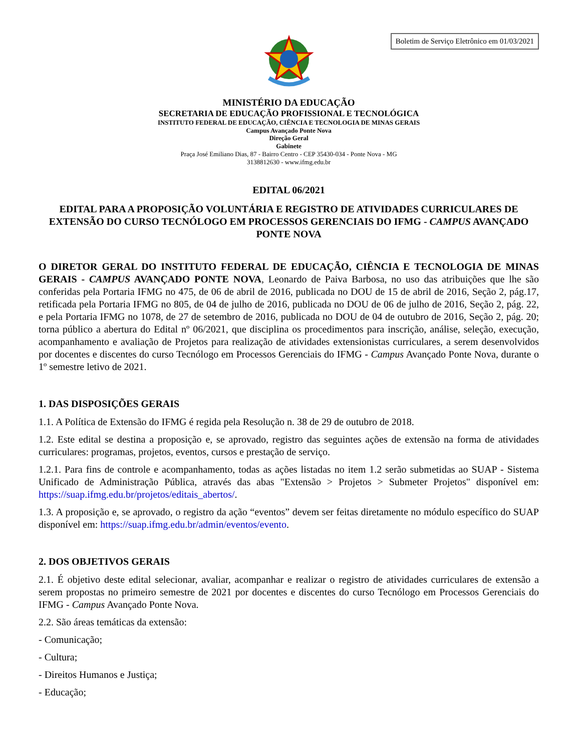Boletim de Serviço Eletrônico em 01/03/2021
MINISTÉRIO DA EDUCAÇÃO
SECRETARIA DE EDUCAÇÃO PROFISSIONAL E TECNOLÓGICA
INSTITUTO FEDERAL DE EDUCAÇÃO, CIÊNCIA E TECNOLOGIA DE MINAS GERAIS
Campus Avançado Ponte Nova
Direção Geral
Gabinete
Praça José Emiliano Dias, 87 - Bairro Centro - CEP 35430-034 - Ponte Nova - MG
3138812630 - www.ifmg.edu.br
EDITAL 06/2021
EDITAL PARA A PROPOSIÇÃO VOLUNTÁRIA E REGISTRO DE ATIVIDADES CURRICULARES DE EXTENSÃO DO CURSO TECNÓLOGO EM PROCESSOS GERENCIAIS DO IFMG - CAMPUS AVANÇADO PONTE NOVA
O DIRETOR GERAL DO INSTITUTO FEDERAL DE EDUCAÇÃO, CIÊNCIA E TECNOLOGIA DE MINAS GERAIS - CAMPUS AVANÇADO PONTE NOVA, Leonardo de Paiva Barbosa, no uso das atribuições que lhe são conferidas pela Portaria IFMG no 475, de 06 de abril de 2016, publicada no DOU de 15 de abril de 2016, Seção 2, pág.17, retificada pela Portaria IFMG no 805, de 04 de julho de 2016, publicada no DOU de 06 de julho de 2016, Seção 2, pág. 22, e pela Portaria IFMG no 1078, de 27 de setembro de 2016, publicada no DOU de 04 de outubro de 2016, Seção 2, pág. 20; torna público a abertura do Edital nº 06/2021, que disciplina os procedimentos para inscrição, análise, seleção, execução, acompanhamento e avaliação de Projetos para realização de atividades extensionistas curriculares, a serem desenvolvidos por docentes e discentes do curso Tecnólogo em Processos Gerenciais do IFMG - Campus Avançado Ponte Nova, durante o 1º semestre letivo de 2021.
1. DAS DISPOSIÇÕES GERAIS
1.1. A Política de Extensão do IFMG é regida pela Resolução n. 38 de 29 de outubro de 2018.
1.2. Este edital se destina a proposição e, se aprovado, registro das seguintes ações de extensão na forma de atividades curriculares: programas, projetos, eventos, cursos e prestação de serviço.
1.2.1. Para fins de controle e acompanhamento, todas as ações listadas no item 1.2 serão submetidas ao SUAP - Sistema Unificado de Administração Pública, através das abas "Extensão > Projetos > Submeter Projetos" disponível em: https://suap.ifmg.edu.br/projetos/editais_abertos/.
1.3. A proposição e, se aprovado, o registro da ação “eventos” devem ser feitas diretamente no módulo específico do SUAP disponível em: https://suap.ifmg.edu.br/admin/eventos/evento.
2. DOS OBJETIVOS GERAIS
2.1. É objetivo deste edital selecionar, avaliar, acompanhar e realizar o registro de atividades curriculares de extensão a serem propostas no primeiro semestre de 2021 por docentes e discentes do curso Tecnólogo em Processos Gerenciais do IFMG - Campus Avançado Ponte Nova.
2.2. São áreas temáticas da extensão:
- Comunicação;
- Cultura;
- Direitos Humanos e Justiça;
- Educação;